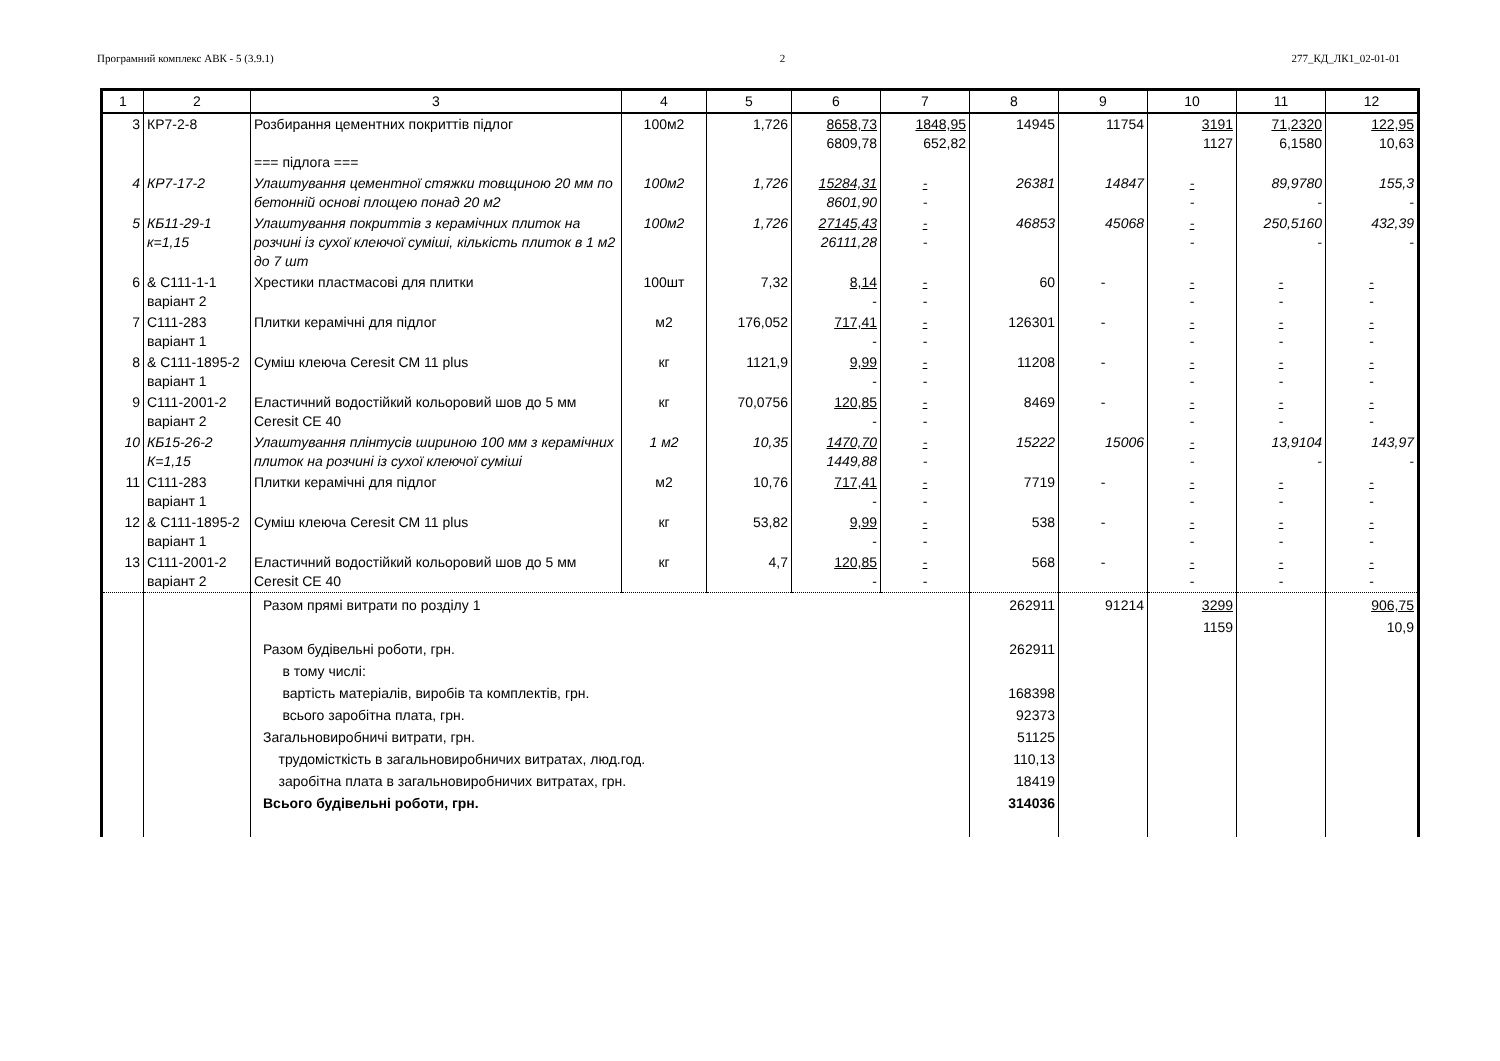Програмний комплекс АВК - 5 (3.9.1) 2 277_КД_ЛК1_02-01-01
| 1 | 2 | 3 | 4 | 5 | 6 | 7 | 8 | 9 | 10 | 11 | 12 |
| --- | --- | --- | --- | --- | --- | --- | --- | --- | --- | --- | --- |
| 3 | КР7-2-8 | Розбирання цементних покриттів підлог === підлога === | 100м2 | 1,726 | 8658,73 6809,78 | 1848,95 652,82 | 14945 | 11754 | 3191 1127 | 71,2320 6,1580 | 122,95 10,63 |
| 4 | КР7-17-2 | Улаштування цементної стяжки товщиною 20 мм по бетонній основі площею понад 20 м2 | 100м2 | 1,726 | 15284,31 8601,90 | - - | 26381 | 14847 | - - | 89,9780 - | 155,3 - |
| 5 | КБ11-29-1 к=1,15 | Улаштування покриттів з керамічних плиток на розчині із сухої клеючої суміші, кількість плиток в 1 м2 до 7 шт | 100м2 | 1,726 | 27145,43 26111,28 | - - | 46853 | 45068 | - - | 250,5160 - | 432,39 - |
| 6 | & С111-1-1 варіант 2 | Хрестики пластмасові для плитки | 100шт | 7,32 | 8,14 - | - - | 60 | - | - - | - - | - - |
| 7 | С111-283 варіант 1 | Плитки керамічні для підлог | м2 | 176,052 | 717,41 - | - - | 126301 | - | - - | - - | - - |
| 8 | & С111-1895-2 варіант 1 | Суміш клеюча Ceresit CM 11 plus | кг | 1121,9 | 9,99 - | - - | 11208 | - | - - | - - | - - |
| 9 | С111-2001-2 варіант 2 | Еластичний водостійкий кольоровий шов до 5 мм Ceresit CE 40 | кг | 70,0756 | 120,85 - | - - | 8469 | - | - - | - - | - - |
| 10 | КБ15-26-2 К=1,15 | Улаштування плінтусів шириною 100 мм з керамічних плиток на розчині із сухої клеючої суміші | 1 м2 | 10,35 | 1470,70 1449,88 | - - | 15222 | 15006 | - - | 13,9104 - | 143,97 - |
| 11 | С111-283 варіант 1 | Плитки керамічні для підлог | м2 | 10,76 | 717,41 - | - - | 7719 | - | - - | - - | - - |
| 12 | & С111-1895-2 варіант 1 | Суміш клеюча Ceresit CM 11 plus | кг | 53,82 | 9,99 - | - - | 538 | - | - - | - - | - - |
| 13 | С111-2001-2 варіант 2 | Еластичний водостійкий кольоровий шов до 5 мм Ceresit CE 40 | кг | 4,7 | 120,85 - | - - | 568 | - | - - | - - | - - |
| | | Разом прямі витрати по розділу 1 Разом будівельні роботи, грн. в тому числі: вартість матеріалів, виробів та комплектів, грн. всього заробітна плата, грн. Загальновиробничі витрати, грн. трудомісткість в загальновиробничих витратах, люд.год. заробітна плата в загальновиробничих витратах, грн. Всього будівельні роботи, грн. | | | | | 262911 262911 168398 92373 51125 110,13 18419 314036 | 91214 | 3299 1159 | | 906,75 10,9 |